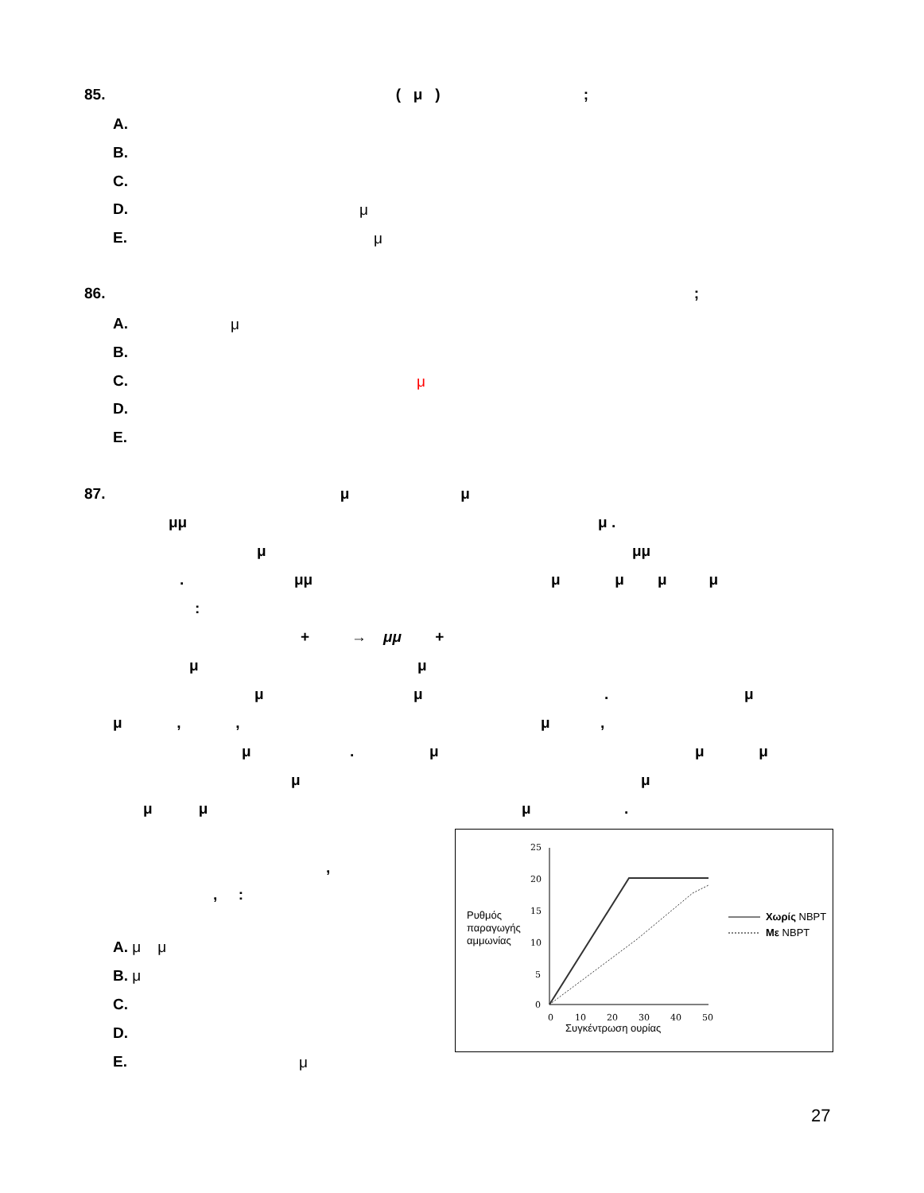85. ( μ );
A.
B.
C.
D. μ
E. μ
86. ;
A. μ
B.
C. μ
D.
E.
87. μ μ
μμ μ .
μ μμ
. μμ
μ μ μ μ
:
+ → μμ +
μ μ
μ μ . μ
μ , , μ ,
μ . μ μ μ
μ μ
μ μ μ .
,
, :
A. μ μ
B. μ
C.
D.
E. μ
25
20
15
10
5
0
0
10
20
30
40
50
Ρυθμός
παραγωγής
αμμωνίας
Συγκέντρωση ουρίας
Χωρίς NBPT
Με NBPT
27